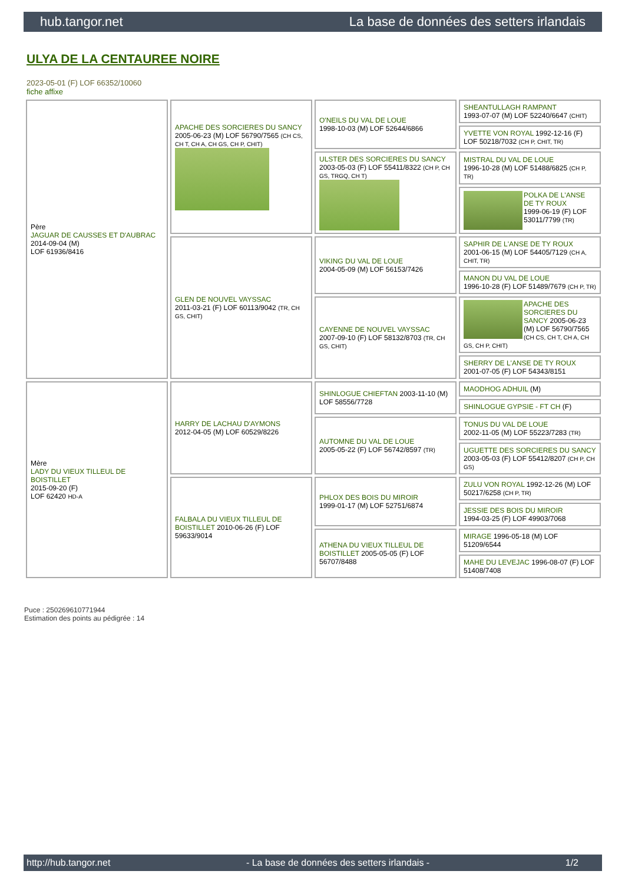hub.tangor.net La base de données des setters irlandais
ULYA DE LA CENTAUREE NOIRE
2023-05-01 (F) LOF 66352/10060
fiche affixe
| Père JAGUAR DE CAUSSES ET D'AUBRAC 2014-09-04 (M) LOF 61936/8416 | APACHE DES SORCIERES DU SANCY 2005-06-23 (M) LOF 56790/7565 (CH CS, CH T, CH A, CH GS, CH P, CHIT) | O'NEILS DU VAL DE LOUE 1998-10-03 (M) LOF 52644/6866 | SHEANTULLAGH RAMPANT 1993-07-07 (M) LOF 52240/6647 (CHIT) |
| | | | YVETTE VON ROYAL 1992-12-16 (F) LOF 50218/7032 (CH P, CHIT, TR) |
| | | ULSTER DES SORCIERES DU SANCY 2003-05-03 (F) LOF 55411/8322 (CH P, CH GS, TRGQ, CH T) | MISTRAL DU VAL DE LOUE 1996-10-28 (M) LOF 51488/6825 (CH P, TR) |
| | | | POLKA DE L'ANSE DE TY ROUX 1999-06-19 (F) LOF 53011/7799 (TR) |
| | GLEN DE NOUVEL VAYSSAC 2011-03-21 (F) LOF 60113/9042 (TR, CH GS, CHIT) | VIKING DU VAL DE LOUE 2004-05-09 (M) LOF 56153/7426 | SAPHIR DE L'ANSE DE TY ROUX 2001-06-15 (M) LOF 54405/7129 (CH A, CHIT, TR) |
| | | | MANON DU VAL DE LOUE 1996-10-28 (F) LOF 51489/7679 (CH P, TR) |
| | | CAYENNE DE NOUVEL VAYSSAC 2007-09-10 (F) LOF 58132/8703 (TR, CH GS, CHIT) | APACHE DES SORCIERES DU SANCY 2005-06-23 (M) LOF 56790/7565 (CH CS, CH T, CH A, CH GS, CH P, CHIT) |
| | | | SHERRY DE L'ANSE DE TY ROUX 2001-07-05 (F) LOF 54343/8151 |
| Mère LADY DU VIEUX TILLEUL DE BOISTILLET 2015-09-20 (F) LOF 62420 HD-A | HARRY DE LACHAU D'AYMONS 2012-04-05 (M) LOF 60529/8226 | SHINLOGUE CHIEFTAN 2003-11-10 (M) LOF 58556/7728 | MAODHOG ADHUIL (M) |
| | | | SHINLOGUE GYPSIE - FT CH (F) |
| | | AUTOMNE DU VAL DE LOUE 2005-05-22 (F) LOF 56742/8597 (TR) | TONUS DU VAL DE LOUE 2002-11-05 (M) LOF 55223/7283 (TR) |
| | | | UGUETTE DES SORCIERES DU SANCY 2003-05-03 (F) LOF 55412/8207 (CH P, CH GS) |
| | FALBALA DU VIEUX TILLEUL DE BOISTILLET 2010-06-26 (F) LOF 59633/9014 | PHLOX DES BOIS DU MIROIR 1999-01-17 (M) LOF 52751/6874 | ZULU VON ROYAL 1992-12-26 (M) LOF 50217/6258 (CH P, TR) |
| | | | JESSIE DES BOIS DU MIROIR 1994-03-25 (F) LOF 49903/7068 |
| | | ATHENA DU VIEUX TILLEUL DE BOISTILLET 2005-05-05 (F) LOF 56707/8488 | MIRAGE 1996-05-18 (M) LOF 51209/6544 |
| | | | MAHE DU LEVEJAC 1996-08-07 (F) LOF 51408/7408 |
Puce : 250269610771944
Estimation des points au pédigrée : 14
http://hub.tangor.net - La base de données des setters irlandais - 1/2